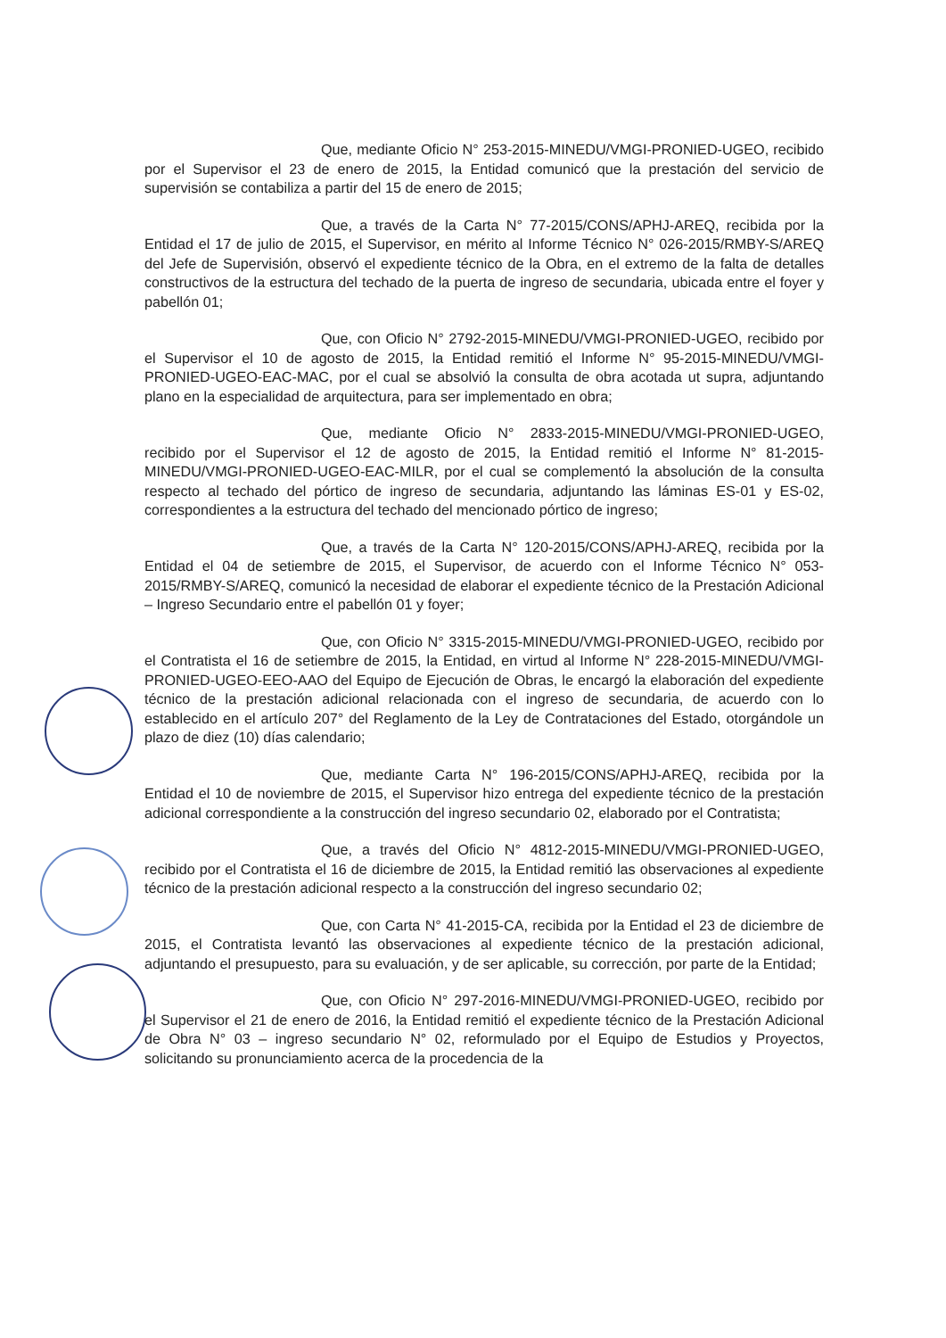Que, mediante Oficio N° 253-2015-MINEDU/VMGI-PRONIED-UGEO, recibido por el Supervisor el 23 de enero de 2015, la Entidad comunicó que la prestación del servicio de supervisión se contabiliza a partir del 15 de enero de 2015;
Que, a través de la Carta N° 77-2015/CONS/APHJ-AREQ, recibida por la Entidad el 17 de julio de 2015, el Supervisor, en mérito al Informe Técnico N° 026-2015/RMBY-S/AREQ del Jefe de Supervisión, observó el expediente técnico de la Obra, en el extremo de la falta de detalles constructivos de la estructura del techado de la puerta de ingreso de secundaria, ubicada entre el foyer y pabellón 01;
Que, con Oficio N° 2792-2015-MINEDU/VMGI-PRONIED-UGEO, recibido por el Supervisor el 10 de agosto de 2015, la Entidad remitió el Informe N° 95-2015-MINEDU/VMGI-PRONIED-UGEO-EAC-MAC, por el cual se absolvió la consulta de obra acotada ut supra, adjuntando plano en la especialidad de arquitectura, para ser implementado en obra;
Que, mediante Oficio N° 2833-2015-MINEDU/VMGI-PRONIED-UGEO, recibido por el Supervisor el 12 de agosto de 2015, la Entidad remitió el Informe N° 81-2015-MINEDU/VMGI-PRONIED-UGEO-EAC-MILR, por el cual se complementó la absolución de la consulta respecto al techado del pórtico de ingreso de secundaria, adjuntando las láminas ES-01 y ES-02, correspondientes a la estructura del techado del mencionado pórtico de ingreso;
Que, a través de la Carta N° 120-2015/CONS/APHJ-AREQ, recibida por la Entidad el 04 de setiembre de 2015, el Supervisor, de acuerdo con el Informe Técnico N° 053-2015/RMBY-S/AREQ, comunicó la necesidad de elaborar el expediente técnico de la Prestación Adicional – Ingreso Secundario entre el pabellón 01 y foyer;
Que, con Oficio N° 3315-2015-MINEDU/VMGI-PRONIED-UGEO, recibido por el Contratista el 16 de setiembre de 2015, la Entidad, en virtud al Informe N° 228-2015-MINEDU/VMGI-PRONIED-UGEO-EEO-AAO del Equipo de Ejecución de Obras, le encargó la elaboración del expediente técnico de la prestación adicional relacionada con el ingreso de secundaria, de acuerdo con lo establecido en el artículo 207° del Reglamento de la Ley de Contrataciones del Estado, otorgándole un plazo de diez (10) días calendario;
Que, mediante Carta N° 196-2015/CONS/APHJ-AREQ, recibida por la Entidad el 10 de noviembre de 2015, el Supervisor hizo entrega del expediente técnico de la prestación adicional correspondiente a la construcción del ingreso secundario 02, elaborado por el Contratista;
Que, a través del Oficio N° 4812-2015-MINEDU/VMGI-PRONIED-UGEO, recibido por el Contratista el 16 de diciembre de 2015, la Entidad remitió las observaciones al expediente técnico de la prestación adicional respecto a la construcción del ingreso secundario 02;
Que, con Carta N° 41-2015-CA, recibida por la Entidad el 23 de diciembre de 2015, el Contratista levantó las observaciones al expediente técnico de la prestación adicional, adjuntando el presupuesto, para su evaluación, y de ser aplicable, su corrección, por parte de la Entidad;
Que, con Oficio N° 297-2016-MINEDU/VMGI-PRONIED-UGEO, recibido por el Supervisor el 21 de enero de 2016, la Entidad remitió el expediente técnico de la Prestación Adicional de Obra N° 03 – ingreso secundario N° 02, reformulado por el Equipo de Estudios y Proyectos, solicitando su pronunciamiento acerca de la procedencia de la